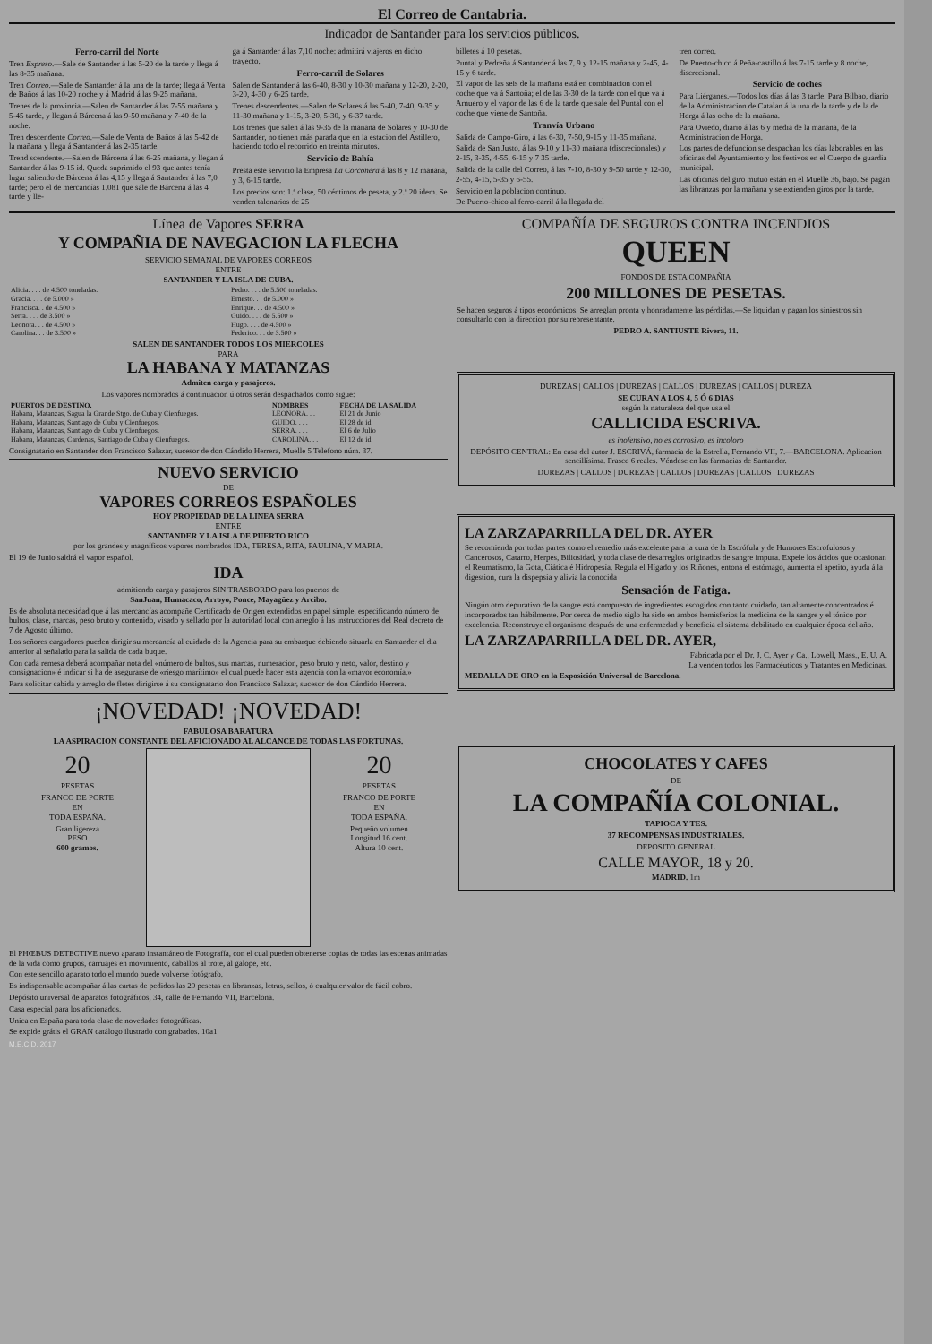El Correo de Cantabria.
Indicador de Santander para los servicios públicos.
Ferro-carril del Norte
Tren Expreso.—Sale de Santander á las 5-20 de la tarde y llega á las 8-35 mañana.
Tren Correo.—Sale de Santander á la una de la tarde; llega á Venta de Baños á las 10-20 noche y á Madrid á las 9-25 mañana.
Trenes de la provincia.—Salen de Santander á las 7-55 mañana y 5-45 tarde, y llegan á Bárcena á las 9-50 mañana y 7-40 de la noche.
Tren descendente Correo.—Sale de Venta de Baños á las 5-42 de la mañana y llega á Santander á las 2-35 tarde.
Trend scendente.—Salen de Bárcena á las 6-25 mañana, y llegan á Santander á las 9-15 id. Queda suprimido el 93 que antes tenía lugar saliendo de Bárcena á las 4,15 y llega á Santander á las 7,0 tarde; pero el de mercancías 1.081 que sale de Bárcena á las 4 tarde y lle-
ga á Santander á las 7,10 noche: admitirá viajeros en dicho trayecto.
Ferro-carril de Solares
Salen de Santander á las 6-40, 8-30 y 10-30 mañana y 12-20, 2-20, 3-20, 4-30 y 6-25 tarde.
Trenes descendentes.—Salen de Solares á las 5-40, 7-40, 9-35 y 11-30 mañana y 1-15, 3-20, 5-30, y 6-37 tarde.
Los trenes que salen á las 9-35 de la mañana de Solares y 10-30 de Santander, no tienen más parada que en la estacion del Astillero, haciendo todo el recorrido en treinta minutos.
Servicio de Bahía
Presta este servicio la Empresa La Corconera á las 8 y 12 mañana, y 3, 6-15 tarde.
Los precios son: 1.ª clase, 50 céntimos de peseta, y 2.ª 20 idem. Se venden talonarios de 25
billetes á 10 pesetas.
Puntal y Pedreña á Santander á las 7, 9 y 12-15 mañana y 2-45, 4-15 y 6 tarde.
El vapor de las seis de la mañana está en combinacion con el coche que va á Santoña; el de las 3-30 de la tarde con el que va á Arnuero y el vapor de las 6 de la tarde que sale del Puntal con el coche que viene de Santoña.
Tranvía Urbano
Salida de Campo-Giro, á las 6-30, 7-50, 9-15 y 11-35 mañana.
Salida de San Justo, á las 9-10 y 11-30 mañana (discrecionales) y 2-15, 3-35, 4-55, 6-15 y 7 35 tarde.
Salida de la calle del Correo, á las 7-10, 8-30 y 9-50 tarde y 12-30, 2-55, 4-15, 5-35 y 6-55.
Servicio en la poblacion continuo.
De Puerto-chico al ferro-carril á la llegada del
tren correo.
De Puerto-chico á Peña-castillo á las 7-15 tarde y 8 noche, discrecional.
Servicio de coches
Para Liérganes.—Todos los días á las 3 tarde. Para Bilbao, diario de la Administracion de Catalan á la una de la tarde y de la de Horga á las ocho de la mañana.
Para Oviedo, diario á las 6 y media de la mañana, de la Administracion de Horga.
Los partes de defuncion se despachan los días laborables en las oficinas del Ayuntamiento y los festivos en el Cuerpo de guardia municipal.
Las oficinas del giro mutuo están en el Muelle 36, bajo. Se pagan las libranzas por la mañana y se extienden giros por la tarde.
Línea de Vapores SERRA
Y COMPAÑIA DE NAVEGACION LA FLECHA
SERVICIO SEMANAL DE VAPORES CORREOS
ENTRE
SANTANDER Y LA ISLA DE CUBA.
| Alicia. . . . de 4.500 toneladas. | Pedro. . . . de 5.500 toneladas. |
| Gracia. . . . de 5.000 » | Ernesto. . . de 5.000 » |
| Francisca. . de 4.500 » | Enrique. . . de 4.500 » |
| Serra. . . . de 3.500 » | Guido. . . . de 5.500 » |
| Leonora. . . de 4.500 » | Hugo. . . . de 4.500 » |
| Carolina. . . de 3.500 » | Federico. . . de 3.500 » |
SALEN DE SANTANDER TODOS LOS MIERCOLES
PARA
LA HABANA Y MATANZAS
Admiten carga y pasajeros.
Los vapores nombrados á continuacion ú otros serán despachados como sigue:
| PUERTOS DE DESTINO. | NOMBRES | FECHA DE LA SALIDA |
| --- | --- | --- |
| Habana, Matanzas, Sagua la Grande Stgo. de Cuba y Cienfuegos. | LEONORA. . . | El 21 de Junio |
| Habana, Matanzas, Santiago de Cuba y Cienfuegos. | GUIDO. . . . | El 28 de id. |
| Habana, Matanzas, Santiago de Cuba y Cienfuegos. | SERRA. . . . | El 6 de Julio |
| Habana, Matanzas, Cardenas, Santiago de Cuba y Cienfuegos. | CAROLINA. . . | El 12 de id. |
Consignatario en Santander don Francisco Salazar, sucesor de don Cándido Herrera, Muelle 5 Telefono núm. 37.
NUEVO SERVICIO
DE
VAPORES CORREOS ESPAÑOLES
HOY PROPIEDAD DE LA LINEA SERRA
ENTRE
SANTANDER Y LA ISLA DE PUERTO RICO
por los grandes y magníficos vapores nombrados IDA, TERESA, RITA, PAULINA, Y MARIA.
El 19 de Junio saldrá el vapor español.
IDA
admitiendo carga y pasajeros SIN TRASBORDO para los puertos de
SanJuan, Humacaco, Arroyo, Ponce, Mayagüez y Arcibo.
Es de absoluta necesidad que á las mercancías acompañe Certificado de Origen extendidos en papel simple, especificando número de bultos, clase, marcas, peso bruto y contenido, visado y sellado por la autoridad local con arreglo á las instrucciones del Real decreto de 7 de Agosto último.
Los señores cargadores pueden dirigir su mercancía al cuidado de la Agencia para su embarque debiendo situarla en Santander el dia anterior al señalado para la salida de cada buque.
Con cada remesa deberá acompañar nota del «número de bultos, sus marcas, numeracion, peso bruto y neto, valor, destino y consignacion» é indicar si ha de asegurarse de «riesgo marítimo» el cual puede hacer esta agencia con la «mayor economía.»
Para solicitar cabida y arreglo de fletes dirigirse á su consignatario don Francisco Salazar, sucesor de don Cándido Herrera.
¡NOVEDAD! ¡NOVEDAD!
FABULOSA BARATURA
LA ASPIRACION CONSTANTE DEL AFICIONADO AL ALCANCE DE TODAS LAS FORTUNAS.
20
PESETAS
FRANCO DE PORTE
EN
TODA ESPAÑA.
Gran ligereza
PESO
600 gramos.
20
PESETAS
FRANCO DE PORTE
EN
TODA ESPAÑA.
Pequeño volumen
Longitud 16 cent.
Altura 10 cent.
El PHŒBUS DETECTIVE nuevo aparato instantáneo de Fotografía, con el cual pueden obtenerse copias de todas las escenas animadas de la vida como grupos, carruajes en movimiento, caballos al trote, al galope, etc.
Con este sencillo aparato todo el mundo puede volverse fotógrafo.
Es indispensable acompañar á las cartas de pedidos las 20 pesetas en libranzas, letras, sellos, ó cualquier valor de fácil cobro.
Depósito universal de aparatos fotográficos, 34, calle de Fernando VII, Barcelona.
Casa especial para los aficionados.
Unica en España para toda clase de novedades fotográficas.
Se expide grátis el GRAN catálogo ilustrado con grabados. 10a1
COMPAÑÍA DE SEGUROS CONTRA INCENDIOS
QUEEN
FONDOS DE ESTA COMPAÑIA
200 MILLONES DE PESETAS.
Se hacen seguros á tipos económicos. Se arreglan pronta y honradamente las pérdidas.—Se liquidan y pagan los siniestros sin consultarlo con la direccion por su representante.
PEDRO A. SANTIUSTE Rivera, 11.
DUREZAS | CALLOS | DUREZAS | CALLOS | DUREZAS | CALLOS | DUREZA
SE CURAN A LOS 4, 5 Ó 6 DIAS
según la naturaleza del que usa el
CALLICIDA ESCRIVA.
es inofensivo, no es corrosivo, es incoloro
DEPÓSITO CENTRAL: En casa del autor J. ESCRIVÁ, farmacia de la Estrella, Fernando VII, 7.—BARCELONA. Aplicacion sencillísima. Frasco 6 reales. Véndese en las farmacias de Santander.
DUREZAS | CALLOS | DUREZAS | CALLOS | DUREZAS | CALLOS | DUREZAS
LA ZARZAPARRILLA DEL DR. AYER
Se recomienda por todas partes como el remedio más excelente para la cura de la Escrófula y de Humores Escrofulosos y Cancerosos, Catarro, Herpes, Biliosidad, y toda clase de desarreglos originados de sangre impura. Expele los ácidos que ocasionan el Reumatismo, la Gota, Ciática é Hidropesía. Regula el Hígado y los Riñones, entona el estómago, aumenta el apetito, ayuda á la digestion, cura la dispepsia y alivia la conocida
Sensación de Fatiga.
Ningún otro depurativo de la sangre está compuesto de ingredientes escogidos con tanto cuidado, tan altamente concentrados é incorporados tan hábilmente. Por cerca de medio siglo ha sido en ambos hemisferios la medicina de la sangre y el tónico por excelencia. Reconstruye el organismo después de una enfermedad y beneficia el sistema debilitado en cualquier época del año.
LA ZARZAPARRILLA DEL DR. AYER,
Fabricada por el Dr. J. C. Ayer y Ca., Lowell, Mass., E. U. A.
La venden todos los Farmacéuticos y Tratantes en Medicinas.
MEDALLA DE ORO en la Exposición Universal de Barcelona.
CHOCOLATES Y CAFES
DE
LA COMPAÑÍA COLONIAL.
TAPIOCA Y TES.
37 RECOMPENSAS INDUSTRIALES.
DEPOSITO GENERAL
CALLE MAYOR, 18 y 20.
MADRID. 1m
M.E.C.D. 2017